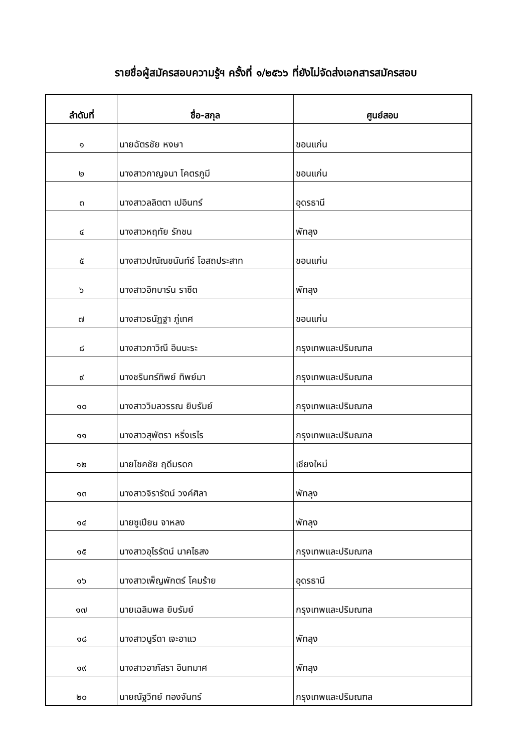รายชื่อผู้สมัครสอบความรู้ฯ ครั้งที่ ๑/๒๕๖๖ ที่ยังไม่จัดส่งเอกสารสมัครสอบ
| ลำดับที่ | ชื่อ-สกุล | ศูนย์สอบ |
| --- | --- | --- |
| ๑ | นายฉัตรชัย หงษา | ขอนแก่น |
| ๒ | นางสาวกาญจนา โคตรภูมี | ขอนแก่น |
| ๓ | นางสาวลลิตตา เปอินทร์ | อุดรธานี |
| ๔ | นางสาวหฤทัย รักชน | พัทลุง |
| ๕ | นางสาวปณัณชนันท์ธ์ โอสถประสาท | ขอนแก่น |
| ๖ | นางสาวอิกบาร์น ราซีด | พัทลุง |
| ๗ | นางสาวธนัฏฐา ภู่เทศ | ขอนแก่น |
| ๘ | นางสาวภาวิณี อินนะระ | กรุงเทพและปริมณฑล |
| ๙ | นางชรินทร์ทิพย์ ทิพย์มา | กรุงเทพและปริมณฑล |
| ๑๐ | นางสาววิมลวรรณ ยิบรัมย์ | กรุงเทพและปริมณฑล |
| ๑๑ | นางสาวสุพัตรา หริ่งเรไร | กรุงเทพและปริมณฑล |
| ๑๒ | นายโชคชัย ฤดีมรดก | เชียงใหม่ |
| ๑๓ | นางสาวจิรารัตน์ วงค์ศิลา | พัทลุง |
| ๑๔ | นายซูเปียน จาหลง | พัทลุง |
| ๑๕ | นางสาวอุไรรัตน์ นาคไธสง | กรุงเทพและปริมณฑล |
| ๑๖ | นางสาวเพ็ญพักตร์ โคมร้าย | อุดรธานี |
| ๑๗ | นายเฉลิมพล ยิบรัมย์ | กรุงเทพและปริมณฑล |
| ๑๘ | นางสาวนูรีดา เจะอาแว | พัทลุง |
| ๑๙ | นางสาวอาภัสรา อินทมาศ | พัทลุง |
| ๒๐ | นายณัฐวิทย์ ทองจันทร์ | กรุงเทพและปริมณฑล |